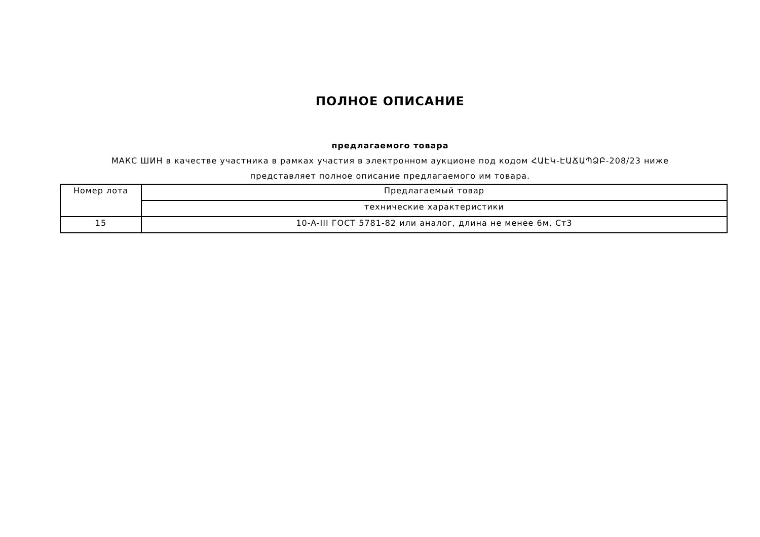ПОЛНОЕ ОПИСАНИЕ
предлагаемого товара
МАКС ШИН в качестве участника в рамках участия в электронном аукционе под кодом ՀԱԷԿ-ԷԱՃԱՊՁԲ-208/23 ниже представляет полное описание предлагаемого им товара.
| Номер лота | Предлагаемый товар |
| | технические характеристики |
| 15 | 10-A-III ГОСТ 5781-82 или аналог, длина не менее 6м, Ст3 |